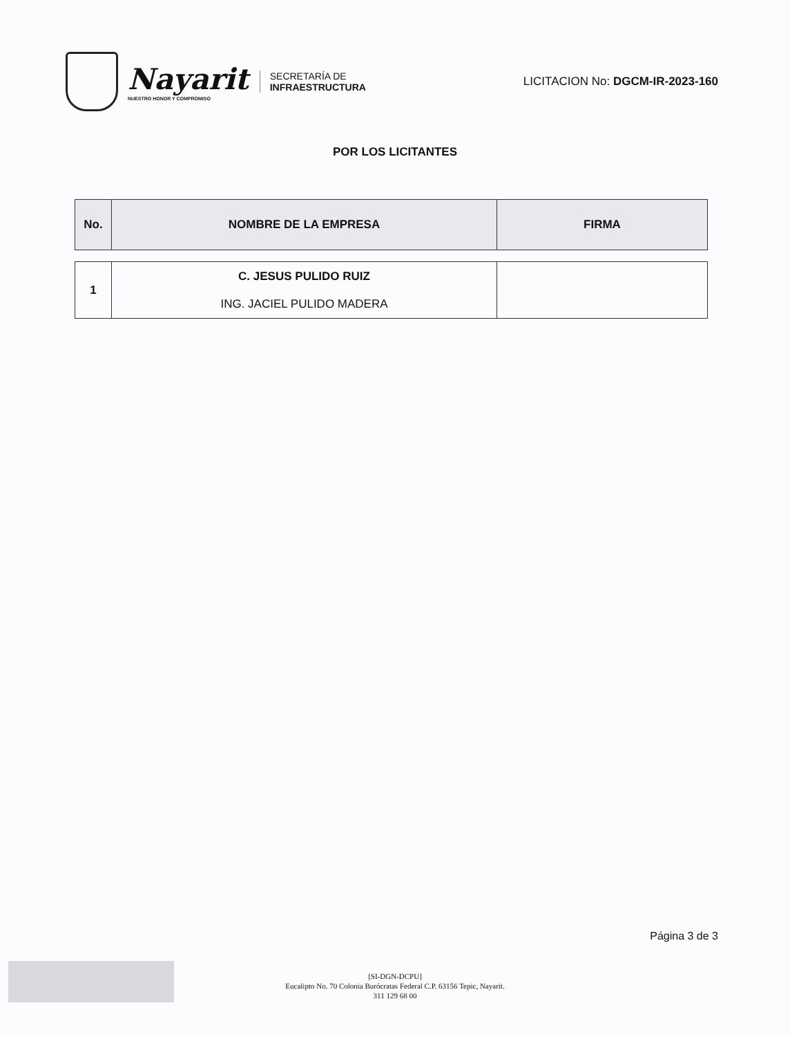Nayarit
NUESTRO HONOR Y COMPROMISO
SECRETARÍA DE
INFRAESTRUCTURA
LICITACION No: DGCM-IR-2023-160
POR LOS LICITANTES
| No. | NOMBRE DE LA EMPRESA | FIRMA |
| --- | --- | --- |
| 1 | C. JESUS PULIDO RUIZ ING. JACIEL PULIDO MADERA | |
Página 3 de 3
[SI-DGN-DCPU]
Eucalipto No. 70 Colonia Burócratas Federal C.P. 63156 Tepic, Nayarit.
311 129 68 00